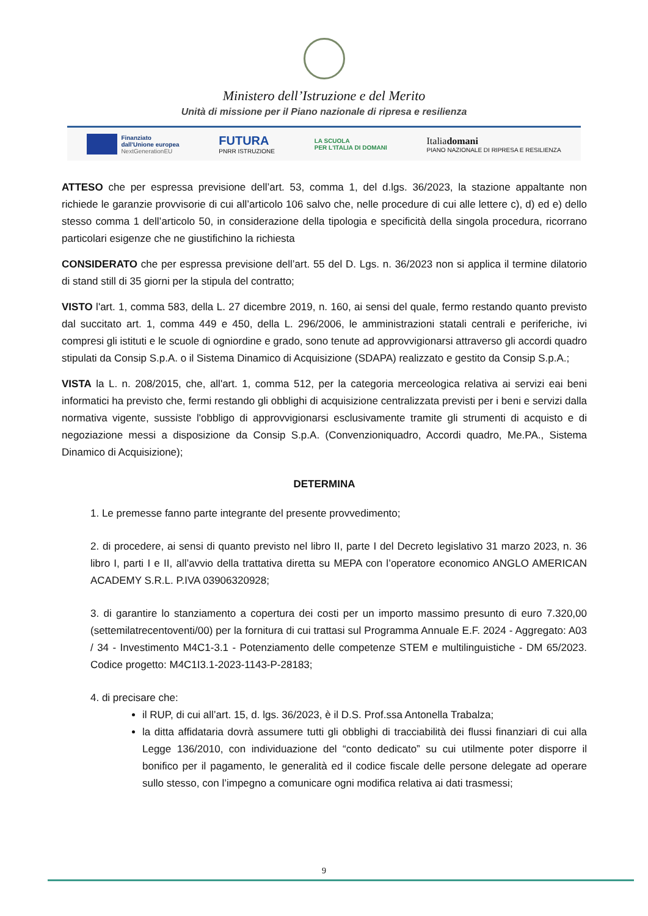Ministero dell’Istruzione e del Merito
Unità di missione per il Piano nazionale di ripresa e resilienza
Finanziato
dall'Unione europea
NextGenerationEU
FUTURA
PNRR ISTRUZIONE
LA SCUOLA
PER L'ITALIA DI DOMANI
Italiadomani
PIANO NAZIONALE DI RIPRESA E RESILIENZA
ATTESO che per espressa previsione dell’art. 53, comma 1, del d.lgs. 36/2023, la stazione appaltante non richiede le garanzie provvisorie di cui all’articolo 106 salvo che, nelle procedure di cui alle lettere c), d) ed e) dello stesso comma 1 dell’articolo 50, in considerazione della tipologia e specificità della singola procedura, ricorrano particolari esigenze che ne giustifichino la richiesta
CONSIDERATO che per espressa previsione dell’art. 55 del D. Lgs. n. 36/2023 non si applica il termine dilatorio di stand still di 35 giorni per la stipula del contratto;
VISTO l'art. 1, comma 583, della L. 27 dicembre 2019, n. 160, ai sensi del quale, fermo restando quanto previsto dal succitato art. 1, comma 449 e 450, della L. 296/2006, le amministrazioni statali centrali e periferiche, ivi compresi gli istituti e le scuole di ogniordine e grado, sono tenute ad approvvigionarsi attraverso gli accordi quadro stipulati da Consip S.p.A. o il Sistema Dinamico di Acquisizione (SDAPA) realizzato e gestito da Consip S.p.A.;
VISTA la L. n. 208/2015, che, all'art. 1, comma 512, per la categoria merceologica relativa ai servizi eai beni informatici ha previsto che, fermi restando gli obblighi di acquisizione centralizzata previsti per i beni e servizi dalla normativa vigente, sussiste l'obbligo di approvvigionarsi esclusivamente tramite gli strumenti di acquisto e di negoziazione messi a disposizione da Consip S.p.A. (Convenzioniquadro, Accordi quadro, Me.PA., Sistema Dinamico di Acquisizione);
DETERMINA
1. Le premesse fanno parte integrante del presente provvedimento;
2. di procedere, ai sensi di quanto previsto nel libro II, parte I del Decreto legislativo 31 marzo 2023, n. 36 libro I, parti I e II, all’avvio della trattativa diretta su MEPA con l’operatore economico ANGLO AMERICAN ACADEMY S.R.L. P.IVA 03906320928;
3. di garantire lo stanziamento a copertura dei costi per un importo massimo presunto di euro 7.320,00 (settemilatrecentoventi/00) per la fornitura di cui trattasi sul Programma Annuale E.F. 2024 - Aggregato: A03 / 34 - Investimento M4C1-3.1 - Potenziamento delle competenze STEM e multilinguistiche - DM 65/2023. Codice progetto: M4C1I3.1-2023-1143-P-28183;
4. di precisare che:
il RUP, di cui all’art. 15, d. lgs. 36/2023, è il D.S. Prof.ssa Antonella Trabalza;
la ditta affidataria dovrà assumere tutti gli obblighi di tracciabilità dei flussi finanziari di cui alla Legge 136/2010, con individuazione del “conto dedicato” su cui utilmente poter disporre il bonifico per il pagamento, le generalità ed il codice fiscale delle persone delegate ad operare sullo stesso, con l’impegno a comunicare ogni modifica relativa ai dati trasmessi;
9